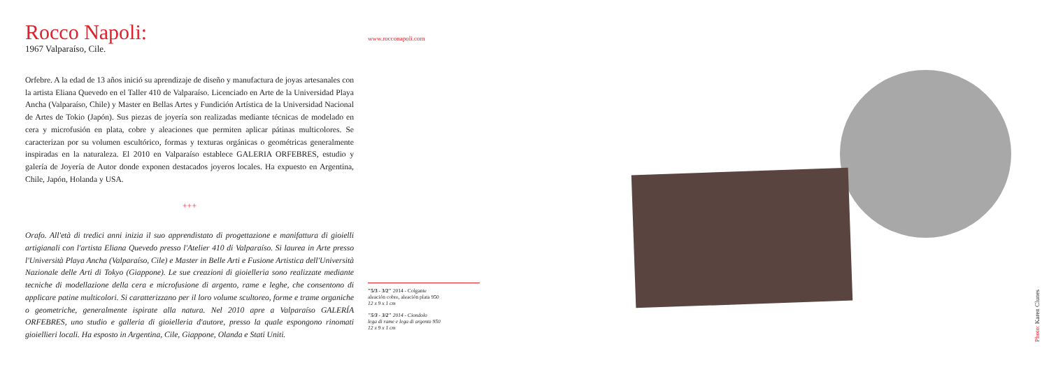Rocco Napoli:
1967 Valparaíso, Cile.
Orfebre. A la edad de 13 años inició su aprendizaje de diseño y manufactura de joyas artesanales con la artista Eliana Quevedo en el Taller 410 de Valparaíso. Licenciado en Arte de la Universidad Playa Ancha (Valparaíso, Chile) y Master en Bellas Artes y Fundición Artística de la Universidad Nacional de Artes de Tokio (Japón). Sus piezas de joyería son realizadas mediante técnicas de modelado en cera y microfusión en plata, cobre y aleaciones que permiten aplicar pátinas multicolores. Se caracterizan por su volumen escultórico, formas y texturas orgánicas o geométricas generalmente inspiradas en la naturaleza. El 2010 en Valparaíso establece GALERIA ORFEBRES, estudio y galería de Joyería de Autor donde exponen destacados joyeros locales. Ha expuesto en Argentina, Chile, Japón, Holanda y USA.
+++
Orafo. All'età di tredici anni inizia il suo apprendistato di progettazione e manifattura di gioielli artigianali con l'artista Eliana Quevedo presso l'Atelier 410 di Valparaíso. Si laurea in Arte presso l'Università Playa Ancha (Valparaíso, Cile) e Master in Belle Arti e Fusione Artistica dell'Università Nazionale delle Arti di Tokyo (Giappone). Le sue creazioni di gioielleria sono realizzate mediante tecniche di modellazione della cera e microfusione di argento, rame e leghe, che consentono di applicare patine multicolori. Si caratterizzano per il loro volume scultoreo, forme e trame organiche o geometriche, generalmente ispirate alla natura. Nel 2010 apre a Valparaíso GALERÍA ORFEBRES, uno studio e galleria di gioielleria d'autore, presso la quale espongono rinomati gioiellieri locali. Ha esposto in Argentina, Cile, Giappone, Olanda e Stati Uniti.
www.rocconapoli.com
"5/3 - 3/2" 2014 - Colgante
aleación cobre, aleación plata 950
12 x 9 x 1 cm
"5/3 - 3/2" 2014 - Ciondolo
lega di rame e lega di argento 950
12 x 9 x 1 cm
Photo: Karen Clunes